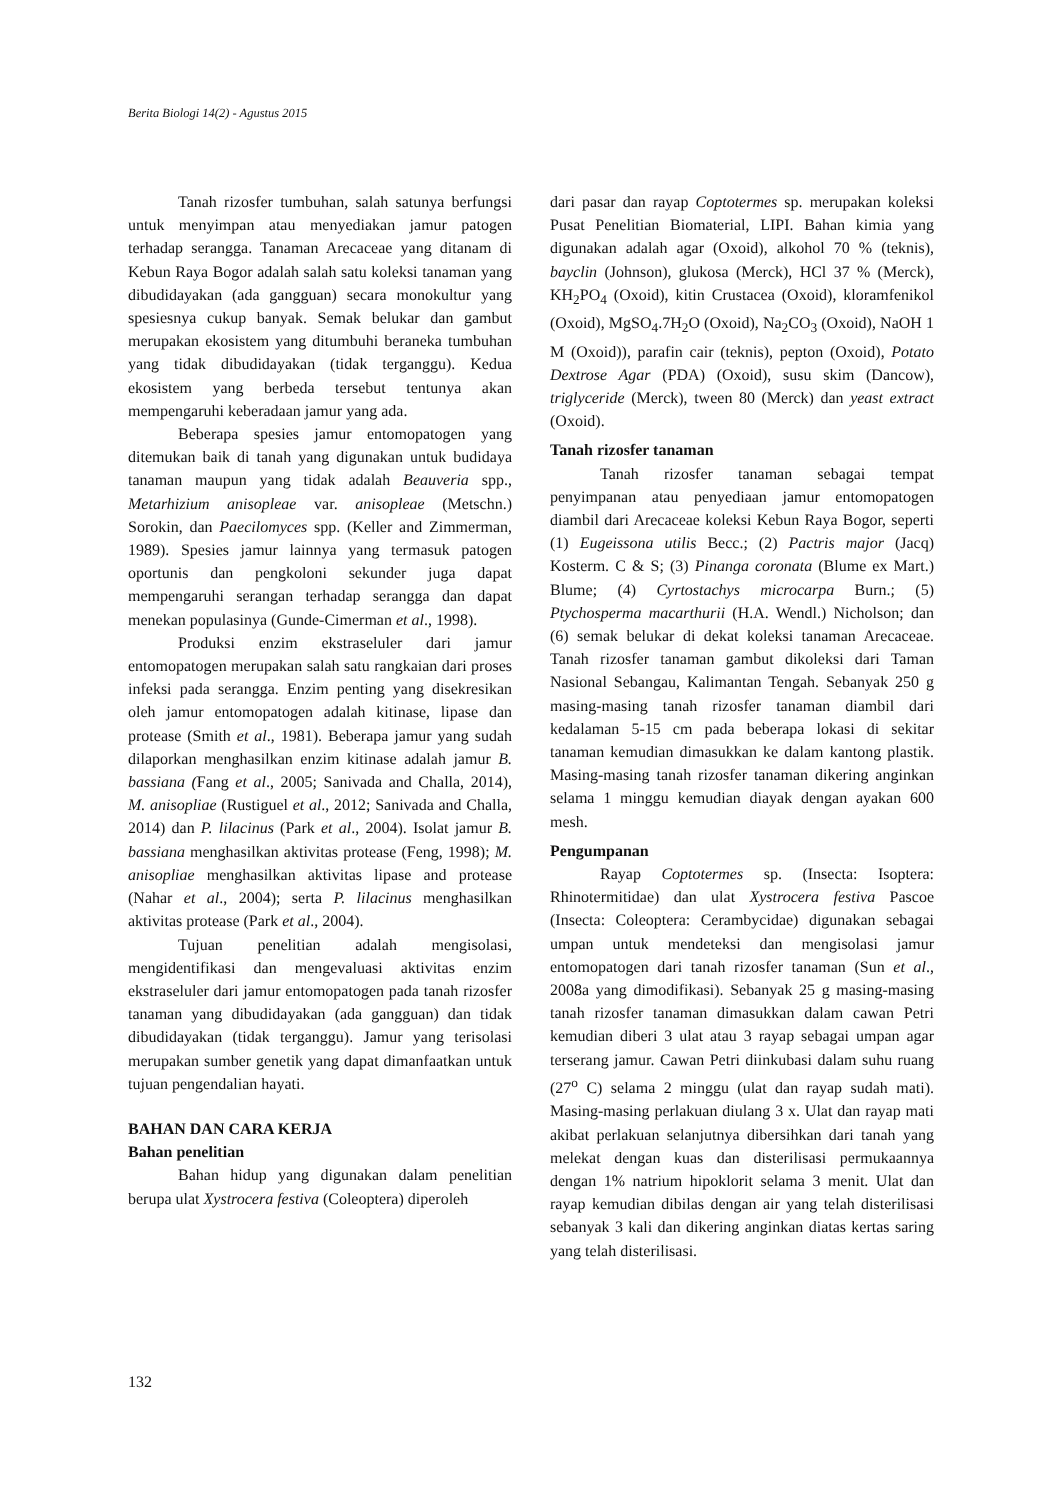Berita Biologi 14(2) - Agustus 2015
Tanah rizosfer tumbuhan, salah satunya berfungsi untuk menyimpan atau menyediakan jamur patogen terhadap serangga. Tanaman Arecaceae yang ditanam di Kebun Raya Bogor adalah salah satu koleksi tanaman yang dibudidayakan (ada gangguan) secara monokultur yang spesiesnya cukup banyak. Semak belukar dan gambut merupakan ekosistem yang ditumbuhi beraneka tumbuhan yang tidak dibudidayakan (tidak terganggu). Kedua ekosistem yang berbeda tersebut tentunya akan mempengaruhi keberadaan jamur yang ada.
Beberapa spesies jamur entomopatogen yang ditemukan baik di tanah yang digunakan untuk budidaya tanaman maupun yang tidak adalah Beauveria spp., Metarhizium anisopleae var. anisopleae (Metschn.) Sorokin, dan Paecilomyces spp. (Keller and Zimmerman, 1989). Spesies jamur lainnya yang termasuk patogen oportunis dan pengkoloni sekunder juga dapat mempengaruhi serangan terhadap serangga dan dapat menekan populasinya (Gunde-Cimerman et al., 1998).
Produksi enzim ekstraseluler dari jamur entomopatogen merupakan salah satu rangkaian dari proses infeksi pada serangga. Enzim penting yang disekresikan oleh jamur entomopatogen adalah kitinase, lipase dan protease (Smith et al., 1981). Beberapa jamur yang sudah dilaporkan menghasilkan enzim kitinase adalah jamur B. bassiana (Fang et al., 2005; Sanivada and Challa, 2014), M. anisopliae (Rustiguel et al., 2012; Sanivada and Challa, 2014) dan P. lilacinus (Park et al., 2004). Isolat jamur B. bassiana menghasilkan aktivitas protease (Feng, 1998); M. anisopliae menghasilkan aktivitas lipase and protease (Nahar et al., 2004); serta P. lilacinus menghasilkan aktivitas protease (Park et al., 2004).
Tujuan penelitian adalah mengisolasi, mengidentifikasi dan mengevaluasi aktivitas enzim ekstraseluler dari jamur entomopatogen pada tanah rizosfer tanaman yang dibudidayakan (ada gangguan) dan tidak dibudidayakan (tidak terganggu). Jamur yang terisolasi merupakan sumber genetik yang dapat dimanfaatkan untuk tujuan pengendalian hayati.
BAHAN DAN CARA KERJA
Bahan penelitian
Bahan hidup yang digunakan dalam penelitian berupa ulat Xystrocera festiva (Coleoptera) diperoleh
dari pasar dan rayap Coptotermes sp. merupakan koleksi Pusat Penelitian Biomaterial, LIPI. Bahan kimia yang digunakan adalah agar (Oxoid), alkohol 70 % (teknis), bayclin (Johnson), glukosa (Merck), HCl 37 % (Merck), KH<sub>2</sub>PO<sub>4</sub> (Oxoid), kitin Crustacea (Oxoid), kloramfenikol (Oxoid), MgSO<sub>4</sub>.7H<sub>2</sub>O (Oxoid), Na<sub>2</sub>CO<sub>3</sub> (Oxoid), NaOH 1 M (Oxoid)), parafin cair (teknis), pepton (Oxoid), Potato Dextrose Agar (PDA) (Oxoid), susu skim (Dancow), triglyceride (Merck), tween 80 (Merck) dan yeast extract (Oxoid).
Tanah rizosfer tanaman
Tanah rizosfer tanaman sebagai tempat penyimpanan atau penyediaan jamur entomopatogen diambil dari Arecaceae koleksi Kebun Raya Bogor, seperti (1) Eugeissona utilis Becc.; (2) Pactris major (Jacq) Kosterm. C & S; (3) Pinanga coronata (Blume ex Mart.) Blume; (4) Cyrtostachys microcarpa Burn.; (5) Ptychosperma macarthurii (H.A. Wendl.) Nicholson; dan (6) semak belukar di dekat koleksi tanaman Arecaceae. Tanah rizosfer tanaman gambut dikoleksi dari Taman Nasional Sebangau, Kalimantan Tengah. Sebanyak 250 g masing-masing tanah rizosfer tanaman diambil dari kedalaman 5-15 cm pada beberapa lokasi di sekitar tanaman kemudian dimasukkan ke dalam kantong plastik. Masing-masing tanah rizosfer tanaman dikering anginkan selama 1 minggu kemudian diayak dengan ayakan 600 mesh.
Pengumpanan
Rayap Coptotermes sp. (Insecta: Isoptera: Rhinotermitidae) dan ulat Xystrocera festiva Pascoe (Insecta: Coleoptera: Cerambycidae) digunakan sebagai umpan untuk mendeteksi dan mengisolasi jamur entomopatogen dari tanah rizosfer tanaman (Sun et al., 2008a yang dimodifikasi). Sebanyak 25 g masing-masing tanah rizosfer tanaman dimasukkan dalam cawan Petri kemudian diberi 3 ulat atau 3 rayap sebagai umpan agar terserang jamur. Cawan Petri diinkubasi dalam suhu ruang (27<sup>o</sup> C) selama 2 minggu (ulat dan rayap sudah mati). Masing-masing perlakuan diulang 3 x. Ulat dan rayap mati akibat perlakuan selanjutnya dibersihkan dari tanah yang melekat dengan kuas dan disterilisasi permukaannya dengan 1% natrium hipoklorit selama 3 menit. Ulat dan rayap kemudian dibilas dengan air yang telah disterilisasi sebanyak 3 kali dan dikering anginkan diatas kertas saring yang telah disterilisasi.
132